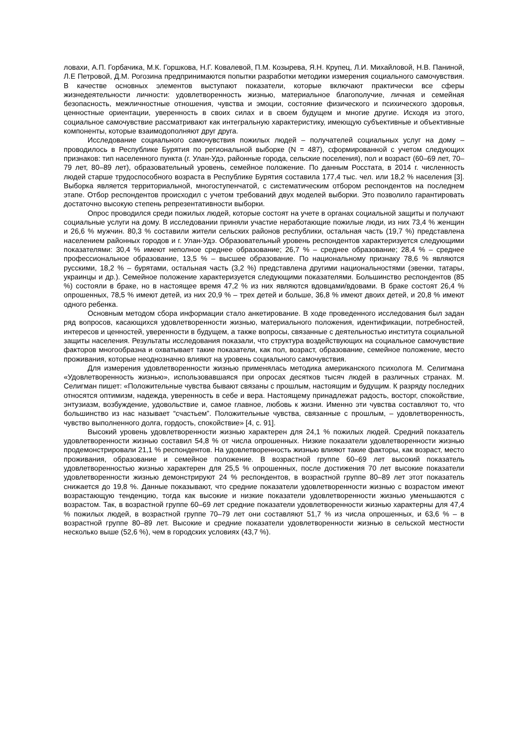ловахи, А.П. Горбачика, М.К. Горшкова, Н.Г. Ковалевой, П.М. Козырева, Я.Н. Крупец, Л.И. Михайловой, Н.В. Паниной, Л.Е Петровой, Д.М. Рогозина предпринимаются попытки разработки методики измерения социального самочувствия. В качестве основных элементов выступают показатели, которые включают практически все сферы жизнедеятельности личности: удовлетворенность жизнью, материальное благополучие, личная и семейная безопасность, межличностные отношения, чувства и эмоции, состояние физического и психического здоровья, ценностные ориентации, уверенность в своих силах и в своем будущем и многие другие. Исходя из этого, социальное самочувствие рассматривают как интегральную характеристику, имеющую субъективные и объективные компоненты, которые взаимодополняют друг друга.
Исследование социального самочувствия пожилых людей – получателей социальных услуг на дому – проводилось в Республике Бурятия по региональной выборке (N = 487), сформированной с учетом следующих признаков: тип населенного пункта (г. Улан-Удэ, районные города, сельские поселения), пол и возраст (60–69 лет, 70–79 лет, 80–89 лет), образовательный уровень, семейное положение. По данным Росстата, в 2014 г. численность людей старше трудоспособного возраста в Республике Бурятия составила 177,4 тыс. чел. или 18,2 % населения [3]. Выборка является территориальной, многоступенчатой, с систематическим отбором респондентов на последнем этапе. Отбор респондентов происходил с учетом требований двух моделей выборки. Это позволило гарантировать достаточно высокую степень репрезентативности выборки.
Опрос проводился среди пожилых людей, которые состоят на учете в органах социальной защиты и получают социальные услуги на дому. В исследовании приняли участие неработающие пожилые люди, из них 73,4 % женщин и 26,6 % мужчин. 80,3 % составили жители сельских районов республики, остальная часть (19,7 %) представлена населением районных городов и г. Улан-Удэ. Образовательный уровень респондентов характеризуется следующими показателями: 30,4 % имеют неполное среднее образование; 26,7 % – среднее образование; 28,4 % – среднее профессиональное образование, 13,5 % – высшее образование. По национальному признаку 78,6 % являются русскими, 18,2 % – бурятами, остальная часть (3,2 %) представлена другими национальностями (эвенки, татары, украинцы и др.). Семейное положение характеризуется следующими показателями. Большинство респондентов (85 %) состояли в браке, но в настоящее время 47,2 % из них являются вдовцами/вдовами. В браке состоят 26,4 % опрошенных, 78,5 % имеют детей, из них 20,9 % – трех детей и больше, 36,8 % имеют двоих детей, и 20,8 % имеют одного ребенка.
Основным методом сбора информации стало анкетирование. В ходе проведенного исследования был задан ряд вопросов, касающихся удовлетворенности жизнью, материального положения, идентификации, потребностей, интересов и ценностей, уверенности в будущем, а также вопросы, связанные с деятельностью института социальной защиты населения. Результаты исследования показали, что структура воздействующих на социальное самочувствие факторов многообразна и охватывает такие показатели, как пол, возраст, образование, семейное положение, место проживания, которые неоднозначно влияют на уровень социального самочувствия.
Для измерения удовлетворенности жизнью применялась методика американского психолога М. Селигмана «Удовлетворенность жизнью», использовавшаяся при опросах десятков тысяч людей в различных странах. М. Селигман пишет: «Положительные чувства бывают связаны с прошлым, настоящим и будущим. К разряду последних относятся оптимизм, надежда, уверенность в себе и вера. Настоящему принадлежат радость, восторг, спокойствие, энтузиазм, возбуждение, удовольствие и, самое главное, любовь к жизни. Именно эти чувства составляют то, что большинство из нас называет “счастьем”. Положительные чувства, связанные с прошлым, – удовлетворенность, чувство выполненного долга, гордость, спокойствие» [4, с. 91].
Высокий уровень удовлетворенности жизнью характерен для 24,1 % пожилых людей. Средний показатель удовлетворенности жизнью составил 54,8 % от числа опрошенных. Низкие показатели удовлетворенности жизнью продемонстрировали 21,1 % респондентов. На удовлетворенность жизнью влияют такие факторы, как возраст, место проживания, образование и семейное положение. В возрастной группе 60–69 лет высокий показатель удовлетворенностью жизнью характерен для 25,5 % опрошенных, после достижения 70 лет высокие показатели удовлетворенности жизнью демонстрируют 24 % респондентов, в возрастной группе 80–89 лет этот показатель снижается до 19,8 %. Данные показывают, что средние показатели удовлетворенности жизнью с возрастом имеют возрастающую тенденцию, тогда как высокие и низкие показатели удовлетворенности жизнью уменьшаются с возрастом. Так, в возрастной группе 60–69 лет средние показатели удовлетворенности жизнью характерны для 47,4 % пожилых людей, в возрастной группе 70–79 лет они составляют 51,7 % из числа опрошенных, и 63,6 % – в возрастной группе 80–89 лет. Высокие и средние показатели удовлетворенности жизнью в сельской местности несколько выше (52,6 %), чем в городских условиях (43,7 %).